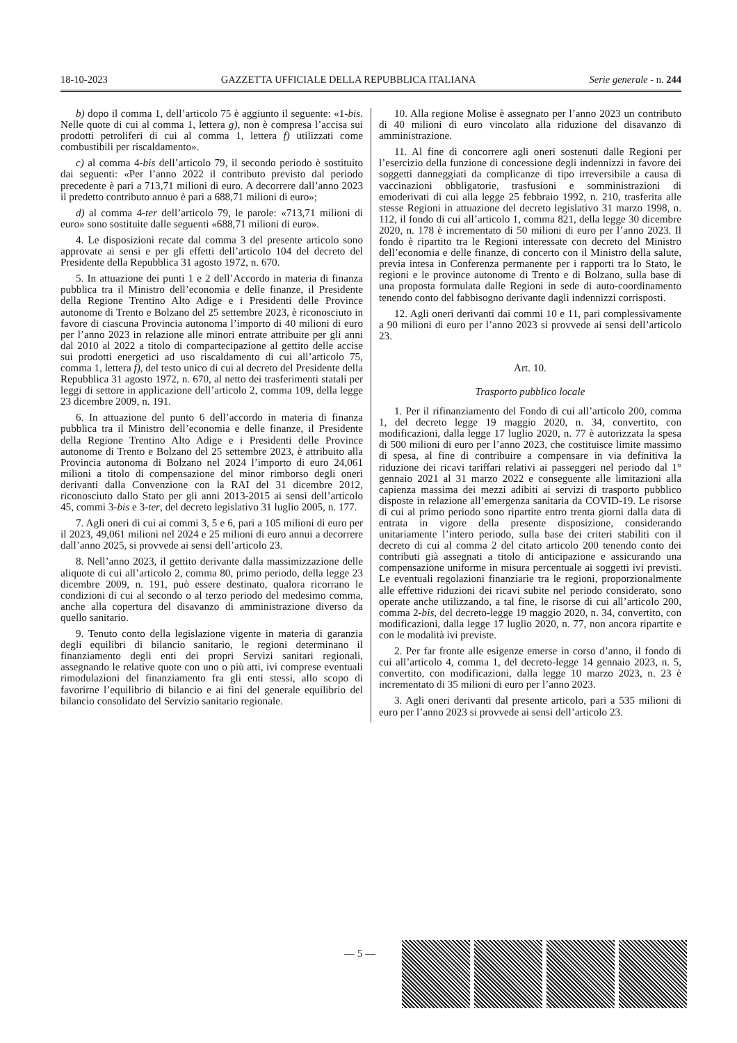18-10-2023 GAZZETTA UFFICIALE DELLA REPUBBLICA ITALIANA Serie generale - n. 244
b) dopo il comma 1, dell’articolo 75 è aggiunto il seguente: «1-bis. Nelle quote di cui al comma 1, lettera g), non è compresa l’accisa sui prodotti petroliferi di cui al comma 1, lettera f) utilizzati come combustibili per riscaldamento».
c) al comma 4-bis dell’articolo 79, il secondo periodo è sostituito dai seguenti: «Per l’anno 2022 il contributo previsto dal periodo precedente è pari a 713,71 milioni di euro. A decorrere dall’anno 2023 il predetto contributo annuo è pari a 688,71 milioni di euro»;
d) al comma 4-ter dell’articolo 79, le parole: «713,71 milioni di euro» sono sostituite dalle seguenti «688,71 milioni di euro».
4. Le disposizioni recate dal comma 3 del presente articolo sono approvate ai sensi e per gli effetti dell’articolo 104 del decreto del Presidente della Repubblica 31 agosto 1972, n. 670.
5. In attuazione dei punti 1 e 2 dell’Accordo in materia di finanza pubblica tra il Ministro dell’economia e delle finanze, il Presidente della Regione Trentino Alto Adige e i Presidenti delle Province autonome di Trento e Bolzano del 25 settembre 2023, è riconosciuto in favore di ciascuna Provincia autonoma l’importo di 40 milioni di euro per l’anno 2023 in relazione alle minori entrate attribuite per gli anni dal 2010 al 2022 a titolo di compartecipazione al gettito delle accise sui prodotti energetici ad uso riscaldamento di cui all’articolo 75, comma 1, lettera f), del testo unico di cui al decreto del Presidente della Repubblica 31 agosto 1972, n. 670, al netto dei trasferimenti statali per leggi di settore in applicazione dell’articolo 2, comma 109, della legge 23 dicembre 2009, n. 191.
6. In attuazione del punto 6 dell’accordo in materia di finanza pubblica tra il Ministro dell’economia e delle finanze, il Presidente della Regione Trentino Alto Adige e i Presidenti delle Province autonome di Trento e Bolzano del 25 settembre 2023, è attribuito alla Provincia autonoma di Bolzano nel 2024 l’importo di euro 24,061 milioni a titolo di compensazione del minor rimborso degli oneri derivanti dalla Convenzione con la RAI del 31 dicembre 2012, riconosciuto dallo Stato per gli anni 2013-2015 ai sensi dell’articolo 45, commi 3-bis e 3-ter, del decreto legislativo 31 luglio 2005, n. 177.
7. Agli oneri di cui ai commi 3, 5 e 6, pari a 105 milioni di euro per il 2023, 49,061 milioni nel 2024 e 25 milioni di euro annui a decorrere dall’anno 2025, si provvede ai sensi dell’articolo 23.
8. Nell’anno 2023, il gettito derivante dalla massimizzazione delle aliquote di cui all’articolo 2, comma 80, primo periodo, della legge 23 dicembre 2009, n. 191, può essere destinato, qualora ricorrano le condizioni di cui al secondo o al terzo periodo del medesimo comma, anche alla copertura del disavanzo di amministrazione diverso da quello sanitario.
9. Tenuto conto della legislazione vigente in materia di garanzia degli equilibri di bilancio sanitario, le regioni determinano il finanziamento degli enti dei propri Servizi sanitari regionali, assegnando le relative quote con uno o più atti, ivi comprese eventuali rimodulazioni del finanziamento fra gli enti stessi, allo scopo di favorirne l’equilibrio di bilancio e ai fini del generale equilibrio del bilancio consolidato del Servizio sanitario regionale.
10. Alla regione Molise è assegnato per l’anno 2023 un contributo di 40 milioni di euro vincolato alla riduzione del disavanzo di amministrazione.
11. Al fine di concorrere agli oneri sostenuti dalle Regioni per l’esercizio della funzione di concessione degli indennizzi in favore dei soggetti danneggiati da complicanze di tipo irreversibile a causa di vaccinazioni obbligatorie, trasfusioni e somministrazioni di emoderivati di cui alla legge 25 febbraio 1992, n. 210, trasferita alle stesse Regioni in attuazione del decreto legislativo 31 marzo 1998, n. 112, il fondo di cui all’articolo 1, comma 821, della legge 30 dicembre 2020, n. 178 è incrementato di 50 milioni di euro per l’anno 2023. Il fondo è ripartito tra le Regioni interessate con decreto del Ministro dell’economia e delle finanze, di concerto con il Ministro della salute, previa intesa in Conferenza permanente per i rapporti tra lo Stato, le regioni e le province autonome di Trento e di Bolzano, sulla base di una proposta formulata dalle Regioni in sede di auto-coordinamento tenendo conto del fabbisogno derivante dagli indennizzi corrisposti.
12. Agli oneri derivanti dai commi 10 e 11, pari complessivamente a 90 milioni di euro per l’anno 2023 si provvede ai sensi dell’articolo 23.
Art. 10.
Trasporto pubblico locale
1. Per il rifinanziamento del Fondo di cui all’articolo 200, comma 1, del decreto legge 19 maggio 2020, n. 34, convertito, con modificazioni, dalla legge 17 luglio 2020, n. 77 è autorizzata la spesa di 500 milioni di euro per l’anno 2023, che costituisce limite massimo di spesa, al fine di contribuire a compensare in via definitiva la riduzione dei ricavi tariffari relativi ai passeggeri nel periodo dal 1° gennaio 2021 al 31 marzo 2022 e conseguente alle limitazioni alla capienza massima dei mezzi adibiti ai servizi di trasporto pubblico disposte in relazione all’emergenza sanitaria da COVID-19. Le risorse di cui al primo periodo sono ripartite entro trenta giorni dalla data di entrata in vigore della presente disposizione, considerando unitariamente l’intero periodo, sulla base dei criteri stabiliti con il decreto di cui al comma 2 del citato articolo 200 tenendo conto dei contributi già assegnati a titolo di anticipazione e assicurando una compensazione uniforme in misura percentuale ai soggetti ivi previsti. Le eventuali regolazioni finanziarie tra le regioni, proporzionalmente alle effettive riduzioni dei ricavi subite nel periodo considerato, sono operate anche utilizzando, a tal fine, le risorse di cui all’articolo 200, comma 2-bis, del decreto-legge 19 maggio 2020, n. 34, convertito, con modificazioni, dalla legge 17 luglio 2020, n. 77, non ancora ripartite e con le modalità ivi previste.
2. Per far fronte alle esigenze emerse in corso d’anno, il fondo di cui all’articolo 4, comma 1, del decreto-legge 14 gennaio 2023, n. 5, convertito, con modificazioni, dalla legge 10 marzo 2023, n. 23 è incrementato di 35 milioni di euro per l’anno 2023.
3. Agli oneri derivanti dal presente articolo, pari a 535 milioni di euro per l’anno 2023 si provvede ai sensi dell’articolo 23.
— 5 —